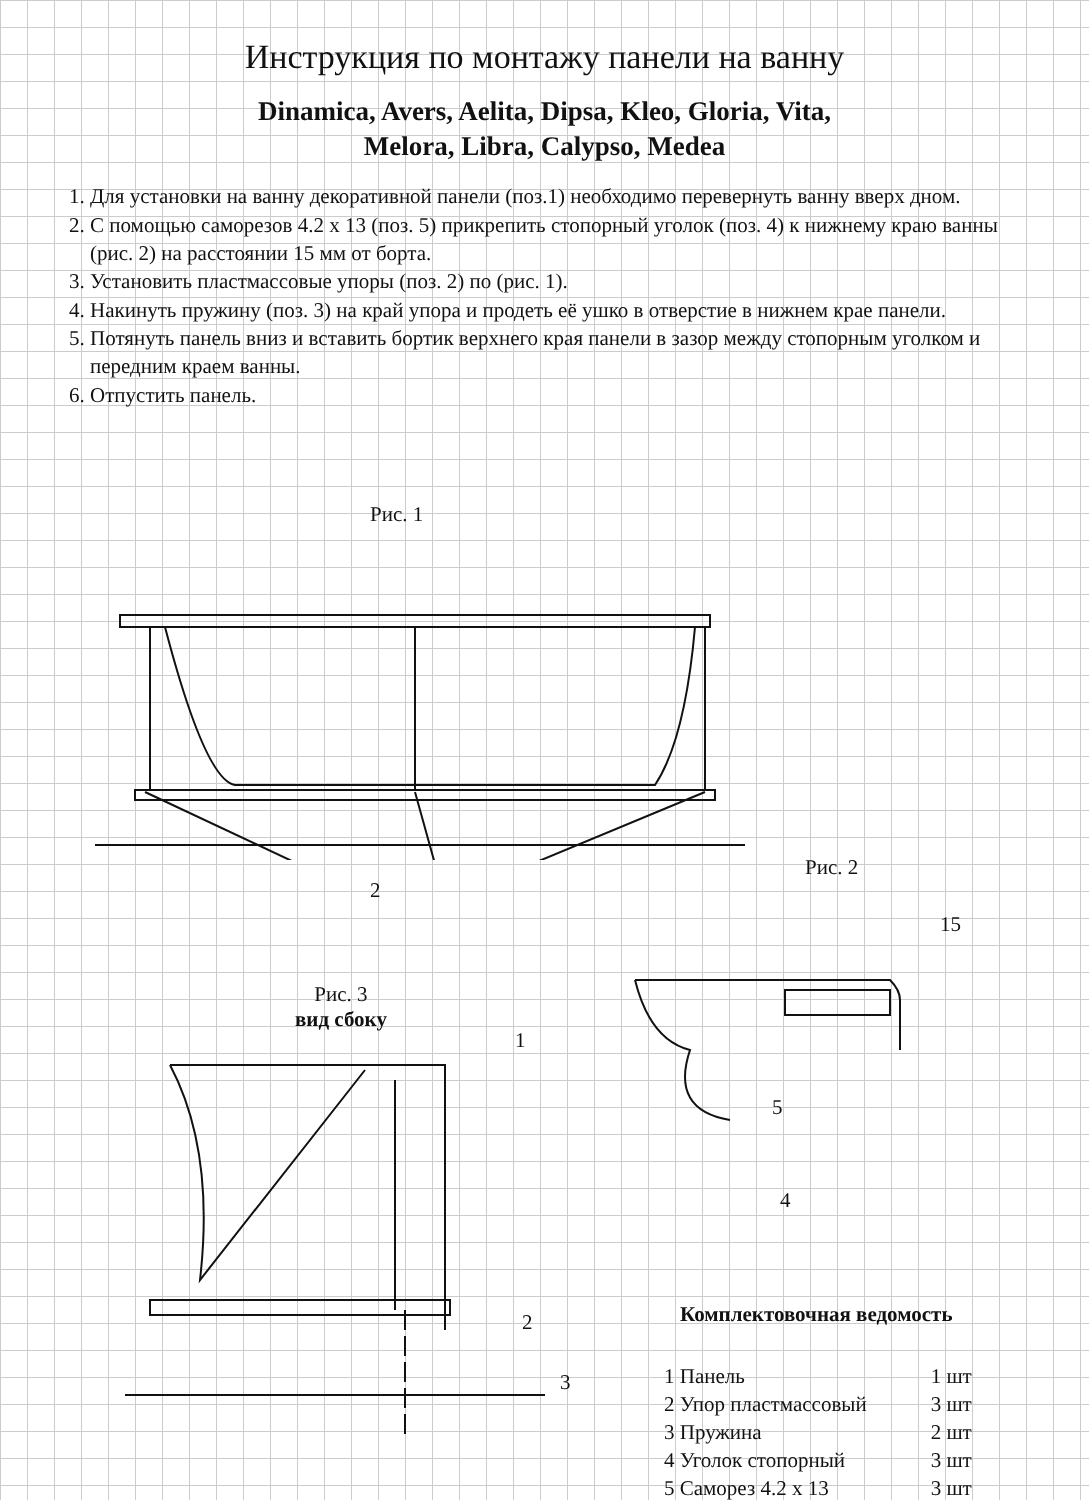Инструкция по монтажу панели на ванну
Dinamica, Avers, Aelita, Dipsa, Kleo, Gloria, Vita,
Melora, Libra, Calypso, Medea
1. Для установки на ванну декоративной панели (поз.1) необходимо перевернуть ванну вверх дном.
2. С помощью саморезов 4.2 х 13 (поз. 5) прикрепить стопорный уголок (поз. 4) к нижнему краю ванны (рис. 2) на расстоянии 15 мм от борта.
3. Установить пластмассовые упоры (поз. 2) по (рис. 1).
4. Накинуть пружину (поз. 3) на край упора и продеть её ушко в отверстие в нижнем крае панели.
5. Потянуть панель вниз и вставить бортик верхнего края панели в зазор между стопорным уголком и передним краем ванны.
6. Отпустить панель.
Рис. 1
2
Рис. 2
15
5
4
Рис. 3
вид сбоку
1
2
3
Комплектовочная ведомость
| 1 Панель | 1 шт |
| 2 Упор пластмассовый | 3 шт |
| 3 Пружина | 2 шт |
| 4 Уголок стопорный | 3 шт |
| 5 Саморез 4.2 х 13 | 3 шт |